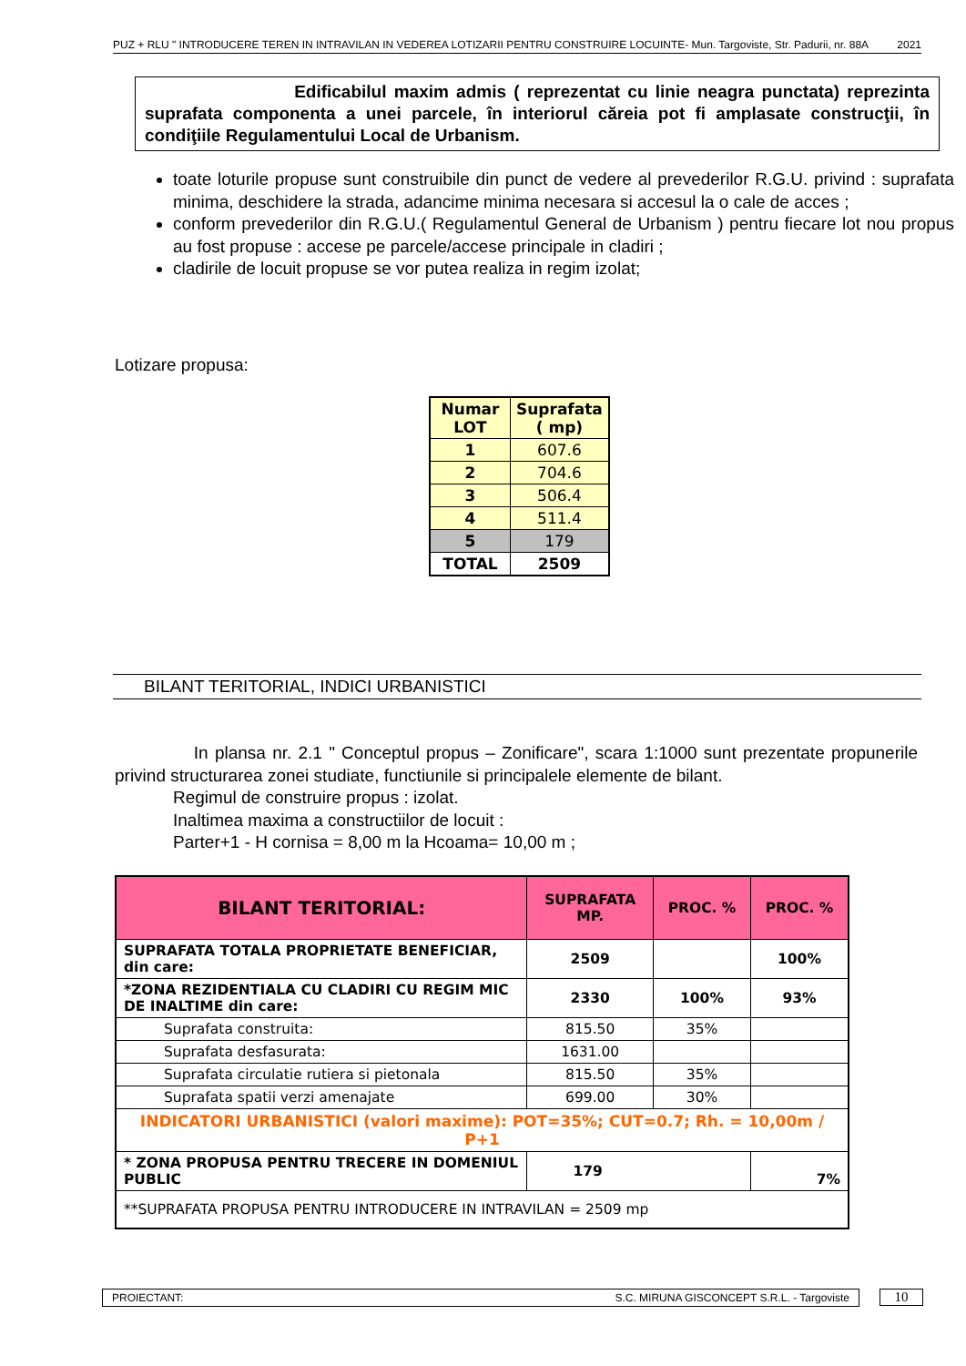PUZ + RLU " INTRODUCERE TEREN IN INTRAVILAN IN VEDEREA LOTIZARII PENTRU CONSTRUIRE LOCUINTE- Mun. Targoviste, Str. Padurii, nr. 88A 2021
Edificabilul maxim admis ( reprezentat cu linie neagra punctata) reprezinta suprafata componenta a unei parcele, în interiorul căreia pot fi amplasate construcţii, în condiţiile Regulamentului Local de Urbanism.
toate loturile propuse sunt construibile din punct de vedere al prevederilor R.G.U. privind : suprafata minima, deschidere la strada, adancime minima necesara si accesul la o cale de acces ;
conform prevederilor din R.G.U.( Regulamentul General de Urbanism ) pentru fiecare lot nou propus au fost propuse : accese pe parcele/accese principale in cladiri ;
cladirile de locuit propuse se vor putea realiza in regim izolat;
Lotizare propusa:
| Numar LOT | Suprafata ( mp) |
| --- | --- |
| 1 | 607.6 |
| 2 | 704.6 |
| 3 | 506.4 |
| 4 | 511.4 |
| 5 | 179 |
| TOTAL | 2509 |
BILANT TERITORIAL, INDICI URBANISTICI
In plansa nr. 2.1 " Conceptul propus – Zonificare", scara 1:1000 sunt prezentate propunerile privind structurarea zonei studiate, functiunile si principalele elemente de bilant.
Regimul de construire propus : izolat.
Inaltimea maxima a constructiilor de locuit :
Parter+1 - H cornisa = 8,00 m la Hcoama= 10,00 m ;
| BILANT TERITORIAL: | SUPRAFATA MP. | PROC. % | PROC. % |
| --- | --- | --- | --- |
| SUPRAFATA TOTALA PROPRIETATE BENEFICIAR, din care: | 2509 | | 100% |
| *ZONA REZIDENTIALA CU CLADIRI CU REGIM MIC DE INALTIME din care: | 2330 | 100% | 93% |
| Suprafata construita: | 815.50 | 35% | |
| Suprafata desfasurata: | 1631.00 | | |
| Suprafata circulatie rutiera si pietonala | 815.50 | 35% | |
| Suprafata spatii verzi amenajate | 699.00 | 30% | |
| INDICATORI URBANISTICI (valori maxime): POT=35%; CUT=0.7; Rh. = 10,00m / P+1 | | | |
| * ZONA PROPUSA PENTRU TRECERE IN DOMENIUL PUBLIC | 179 | | 7% |
| **SUPRAFATA PROPUSA PENTRU INTRODUCERE IN INTRAVILAN = 2509 mp | | | |
PROIECTANT: S.C. MIRUNA GISCONCEPT S.R.L. - Targoviste 10